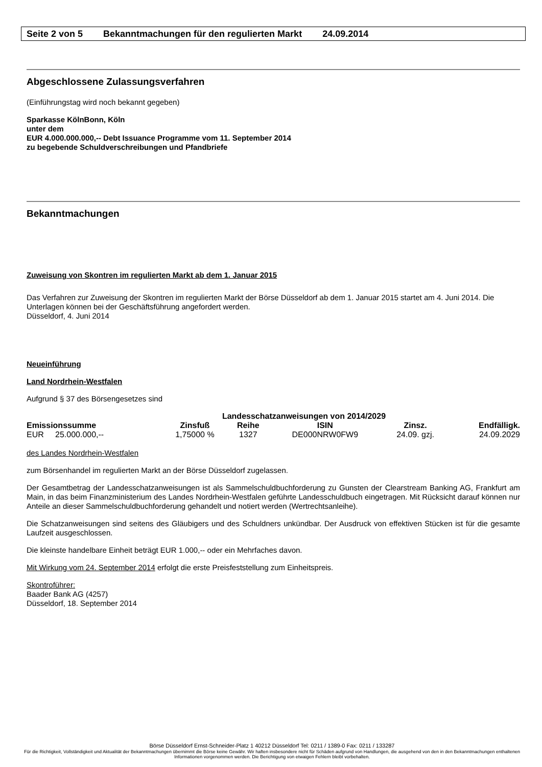Seite 2 von 5 Bekanntmachungen für den regulierten Markt 24.09.2014
Abgeschlossene Zulassungsverfahren
(Einführungstag wird noch bekannt gegeben)
Sparkasse KölnBonn, Köln
unter dem
EUR 4.000.000.000,-- Debt Issuance Programme vom 11. September 2014
zu begebende Schuldverschreibungen und Pfandbriefe
Bekanntmachungen
Zuweisung von Skontren im regulierten Markt ab dem 1. Januar 2015
Das Verfahren zur Zuweisung der Skontren im regulierten Markt der Börse Düsseldorf ab dem 1. Januar 2015 startet am 4. Juni 2014. Die Unterlagen können bei der Geschäftsführung angefordert werden.
Düsseldorf, 4. Juni 2014
Neueinführung
Land Nordrhein-Westfalen
Aufgrund § 37 des Börsengesetzes sind
| Landesschatzanweisungen von 2014/2029 | | | | | |
| --- | --- | --- | --- | --- | --- |
| Emissionssumme | Zinsfuß | Reihe | ISIN | Zinsz. | Endfälligk. |
| EUR 25.000.000,-- | 1,75000 % | 1327 | DE000NRW0FW9 | 24.09. gzj. | 24.09.2029 |
des Landes Nordrhein-Westfalen
zum Börsenhandel im regulierten Markt an der Börse Düsseldorf zugelassen.
Der Gesamtbetrag der Landesschatzanweisungen ist als Sammelschuldbuchforderung zu Gunsten der Clearstream Banking AG, Frankfurt am Main, in das beim Finanzministerium des Landes Nordrhein-Westfalen geführte Landesschuldbuch eingetragen. Mit Rücksicht darauf können nur Anteile an dieser Sammelschuldbuchforderung gehandelt und notiert werden (Wertrechtsanleihe).
Die Schatzanweisungen sind seitens des Gläubigers und des Schuldners unkündbar. Der Ausdruck von effektiven Stücken ist für die gesamte Laufzeit ausgeschlossen.
Die kleinste handelbare Einheit beträgt EUR 1.000,-- oder ein Mehrfaches davon.
Mit Wirkung vom 24. September 2014 erfolgt die erste Preisfeststellung zum Einheitspreis.
Skontroführer:
Baader Bank AG (4257)
Düsseldorf, 18. September 2014
Börse Düsseldorf Ernst-Schneider-Platz 1 40212 Düsseldorf Tel: 0211 / 1389-0 Fax: 0211 / 133287
Für die Richtigkeit, Vollständigkeit und Aktualität der Bekanntmachungen übernimmt die Börse keine Gewähr. Wir haften insbesondere nicht für Schäden aufgrund von Handlungen, die ausgehend von den in den Bekanntmachungen enthaltenen Informationen vorgenommen werden. Die Berichtigung von etwaigen Fehlern bleibt vorbehalten.